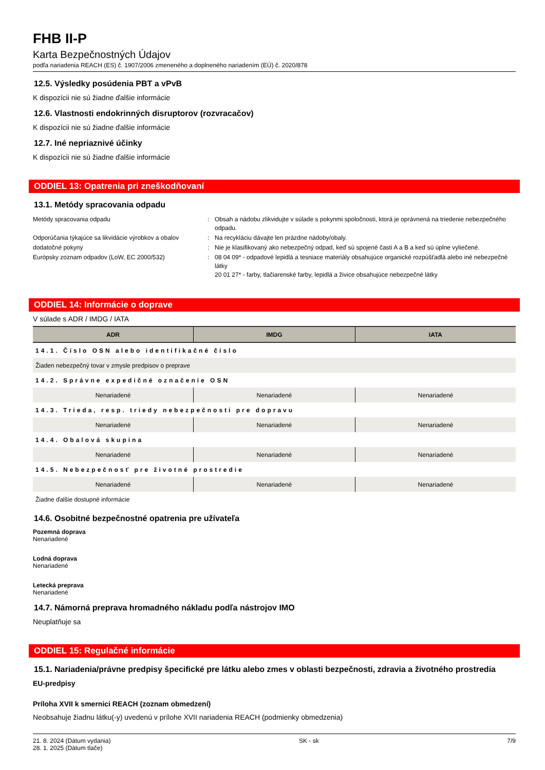FHB II-P
Karta Bezpečnostných Údajov
podľa nariadenia REACH (ES) č. 1907/2006 zmeneného a doplneného nariadením (EÚ) č. 2020/878
12.5. Výsledky posúdenia PBT a vPvB
K dispozícii nie sú žiadne ďalšie informácie
12.6. Vlastnosti endokrinných disruptorov (rozvracačov)
K dispozícii nie sú žiadne ďalšie informácie
12.7. Iné nepriaznivé účinky
K dispozícii nie sú žiadne ďalšie informácie
ODDIEL 13: Opatrenia pri zneškodňovaní
13.1. Metódy spracovania odpadu
| Metódy spracovania odpadu | : | Obsah a nádobu zlikvidujte v súlade s pokynmi spoločnosti, ktorá je oprávnená na triedenie nebezpečného odpadu. |
| Odporúčania týkajúce sa likvidácie výrobkov a obalov | : | Na recykláciu dávajte len prázdne nádoby/obaly. |
| dodatočné pokyny | : | Nie je klasifikovaný ako nebezpečný odpad, keď sú spojené časti A a B a keď sú úplne vyliečené. |
| Európsky zoznam odpadov (LoW, EC 2000/532) | : | 08 04 09* - odpadové lepidlá a tesniace materiály obsahujúce organické rozpúšťadlá alebo iné nebezpečné látky 20 01 27* - farby, tlačiarenské farby, lepidlá a živice obsahujúce nebezpečné látky |
ODDIEL 14: Informácie o doprave
V súlade s ADR / IMDG / IATA
| ADR | IMDG | IATA |
| --- | --- | --- |
| 14.1. Číslo OSN alebo identifikačné číslo | | |
| Žiaden nebezpečný tovar v zmysle predpisov o preprave | | |
| 14.2. Správne expedičné označenie OSN | | |
| Nenariadené | Nenariadené | Nenariadené |
| 14.3. Trieda, resp. triedy nebezpečnosti pre dopravu | | |
| Nenariadené | Nenariadené | Nenariadené |
| 14.4. Obalová skupina | | |
| Nenariadené | Nenariadené | Nenariadené |
| 14.5. Nebezpečnosť pre životné prostredie | | |
| Nenariadené | Nenariadené | Nenariadené |
| Žiadne ďalšie dostupné informácie | | |
14.6. Osobitné bezpečnostné opatrenia pre užívateľa
Pozemná doprava
Nenariadené
Lodná doprava
Nenariadené
Letecká preprava
Nenariadené
14.7. Námorná preprava hromadného nákladu podľa nástrojov IMO
Neuplatňuje sa
ODDIEL 15: Regulačné informácie
15.1. Nariadenia/právne predpisy špecifické pre látku alebo zmes v oblasti bezpečnosti, zdravia a životného prostredia
EU-predpisy
Príloha XVII k smernici REACH (zoznam obmedzení)
Neobsahuje žiadnu látku(-y) uvedenú v prílohe XVII nariadenia REACH (podmienky obmedzenia)
21. 8. 2024 (Dátum vydania)
28. 1. 2025 (Dátum tlače)
SK - sk 7/9